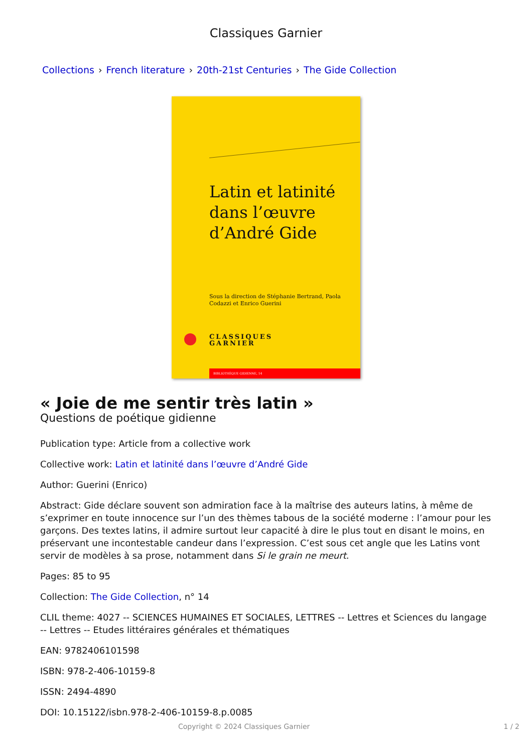Classiques Garnier
Collections › French literature › 20th-21st Centuries › The Gide Collection
Latin et latinité
dans l’œuvre
d’André Gide
Sous la direction de Stéphanie Bertrand, Paola Codazzi et Enrico Guerini
CLASSIQUES
GARNIER
BIBLIOTHÈQUE GIDIENNE, 14
« Joie de me sentir très latin »
Questions de poétique gidienne
Publication type: Article from a collective work
Collective work: Latin et latinité dans l’œuvre d’André Gide
Author: Guerini (Enrico)
Abstract: Gide déclare souvent son admiration face à la maîtrise des auteurs latins, à même de s’exprimer en toute innocence sur l’un des thèmes tabous de la société moderne : l’amour pour les garçons. Des textes latins, il admire surtout leur capacité à dire le plus tout en disant le moins, en préservant une incontestable candeur dans l’expression. C’est sous cet angle que les Latins vont servir de modèles à sa prose, notamment dans Si le grain ne meurt.
Pages: 85 to 95
Collection: The Gide Collection, n° 14
CLIL theme: 4027 -- SCIENCES HUMAINES ET SOCIALES, LETTRES -- Lettres et Sciences du langage -- Lettres -- Etudes littéraires générales et thématiques
EAN: 9782406101598
ISBN: 978-2-406-10159-8
ISSN: 2494-4890
DOI: 10.15122/isbn.978-2-406-10159-8.p.0085
Copyright © 2024 Classiques Garnier 1 / 2